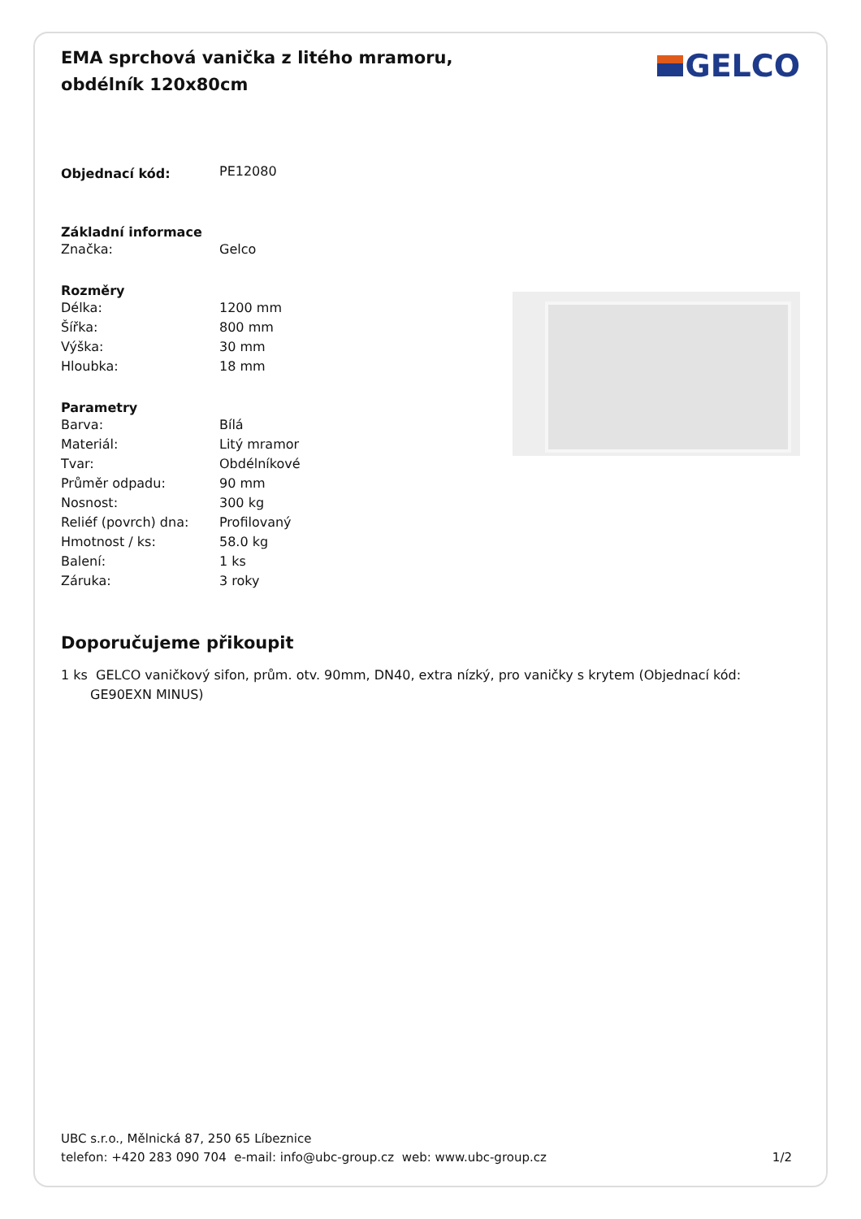EMA sprchová vanička z litého mramoru, obdélník 120x80cm
GELCO
| Objednací kód: | PE12080 |
| Základní informace | |
| Značka: | Gelco |
| Rozměry | |
| Délka: | 1200 mm |
| Šířka: | 800 mm |
| Výška: | 30 mm |
| Hloubka: | 18 mm |
| Parametry | |
| Barva: | Bílá |
| Materiál: | Litý mramor |
| Tvar: | Obdélníkové |
| Průměr odpadu: | 90 mm |
| Nosnost: | 300 kg |
| Reliéf (povrch) dna: | Profilovaný |
| Hmotnost / ks: | 58.0 kg |
| Balení: | 1 ks |
| Záruka: | 3 roky |
Doporučujeme přikoupit
1 ks GELCO vaničkový sifon, prům. otv. 90mm, DN40, extra nízký, pro vaničky s krytem (Objednací kód: GE90EXN MINUS)
UBC s.r.o., Mělnická 87, 250 65 Líbeznice
telefon: +420 283 090 704 e-mail: info@ubc-group.cz web: www.ubc-group.cz
1/2